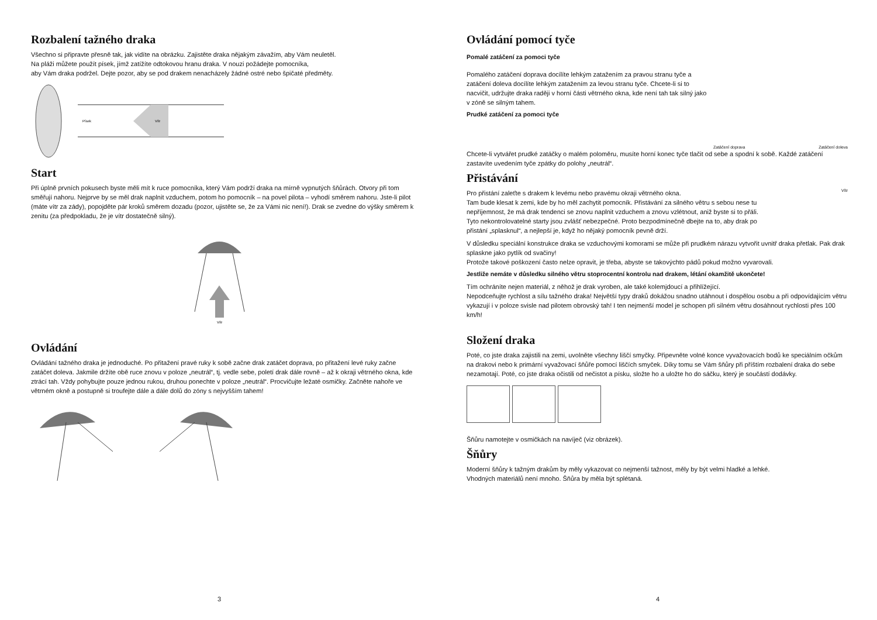Rozbalení tažného draka
Všechno si připravte přesně tak, jak vidíte na obrázku. Zajistěte draka nějakým závažím, aby Vám neuletěl.
Na pláži můžete použít písek, jímž zatížíte odtokovou hranu draka. V nouzi požádejte pomocníka,
aby Vám draka podržel. Dejte pozor, aby se pod drakem nenacházely žádné ostré nebo špičaté předměty.
Písek
Vítr
Start
Při úplně prvních pokusech byste měli mít k ruce pomocníka, který Vám podrží draka na mírně vypnutých šňůrách. Otvory při tom směřují nahoru. Nejprve by se měl drak naplnit vzduchem, potom ho pomocník – na povel pilota – vyhodí směrem nahoru. Jste-li pilot (máte vítr za zády), popojděte pár kroků směrem dozadu (pozor, ujistěte se, že za Vámi nic není!). Drak se zvedne do výšky směrem k zenitu (za předpokladu, že je vítr dostatečně silný).
Vítr
Ovládání
Ovládání tažného draka je jednoduché. Po přitažení pravé ruky k sobě začne drak zatáčet doprava, po přitažení levé ruky začne zatáčet doleva. Jakmile držíte obě ruce znovu v poloze „neutrál“, tj. vedle sebe, poletí drak dále rovně – až k okraji větrného okna, kde ztrácí tah. Vždy pohybujte pouze jednou rukou, druhou ponechte v poloze „neutrál“. Procvičujte ležaté osmičky. Začněte nahoře ve větrném okně a postupně si troufejte dále a dále dolů do zóny s nejvyšším tahem!
3
Ovládání pomocí tyče
Pomalé zatáčení za pomoci tyče
Pomalého zatáčení doprava docílíte lehkým zatažením za pravou stranu tyče a zatáčení doleva docílíte lehkým zatažením za levou stranu tyče. Chcete-li si to nacvičit, udržujte draka raději v horní části větrného okna, kde není tah tak silný jako v zóně se silným tahem.
Prudké zatáčení za pomoci tyče
Zatáčení doprava Zatáčení doleva
Chcete-li vytvářet prudké zatáčky o malém poloměru, musíte horní konec tyče tlačit od sebe a spodní k sobě. Každé zatáčení zastavíte uvedením tyče zpátky do polohy „neutrál“.
Přistávání
Pro přistání zaleťte s drakem k levému nebo pravému okraji větrného okna.
Tam bude klesat k zemi, kde by ho měl zachytit pomocník. Přistávání za silného větru s sebou nese tu nepříjemnost, že má drak tendenci se znovu naplnit vzduchem a znovu vzlétnout, aniž byste si to přáli. Tyto nekontrolovatelné starty jsou zvlášť nebezpečné. Proto bezpodmínečně dbejte na to, aby drak po přistání „splasknul“, a nejlepší je, když ho nějaký pomocník pevně drží.
Vítr
V důsledku speciální konstrukce draka se vzduchovými komorami se může při prudkém nárazu vytvořit uvnitř draka přetlak. Pak drak splaskne jako pytlík od svačiny!
Protože takové poškození často nelze opravit, je třeba, abyste se takovýchto pádů pokud možno vyvarovali.
Jestliže nemáte v důsledku silného větru stoprocentní kontrolu nad drakem, létání okamžitě ukončete!
Tím ochráníte nejen materiál, z něhož je drak vyroben, ale také kolemjdoucí a přihlížející.
Nepodceňujte rychlost a sílu tažného draka! Největší typy draků dokážou snadno utáhnout i dospělou osobu a při odpovídajícím větru vykazují i v poloze svisle nad pilotem obrovský tah! I ten nejmenší model je schopen při silném větru dosáhnout rychlosti přes 100 km/h!
Složení draka
Poté, co jste draka zajistili na zemi, uvolněte všechny liščí smyčky. Připevněte volné konce vyvažovacích bodů ke speciálním očkům na drakovi nebo k primární vyvažovací šňůře pomocí liščích smyček. Díky tomu se Vám šňůry při příštím rozbalení draka do sebe nezamotají. Poté, co jste draka očistili od nečistot a písku, složte ho a uložte ho do sáčku, který je součástí dodávky.
Šňůru namotejte v osmičkách na navíječ (viz obrázek).
Šňůry
Moderní šňůry k tažným drakům by měly vykazovat co nejmenší tažnost, měly by být velmi hladké a lehké.
Vhodných materiálů není mnoho. Šňůra by měla být splétaná.
4